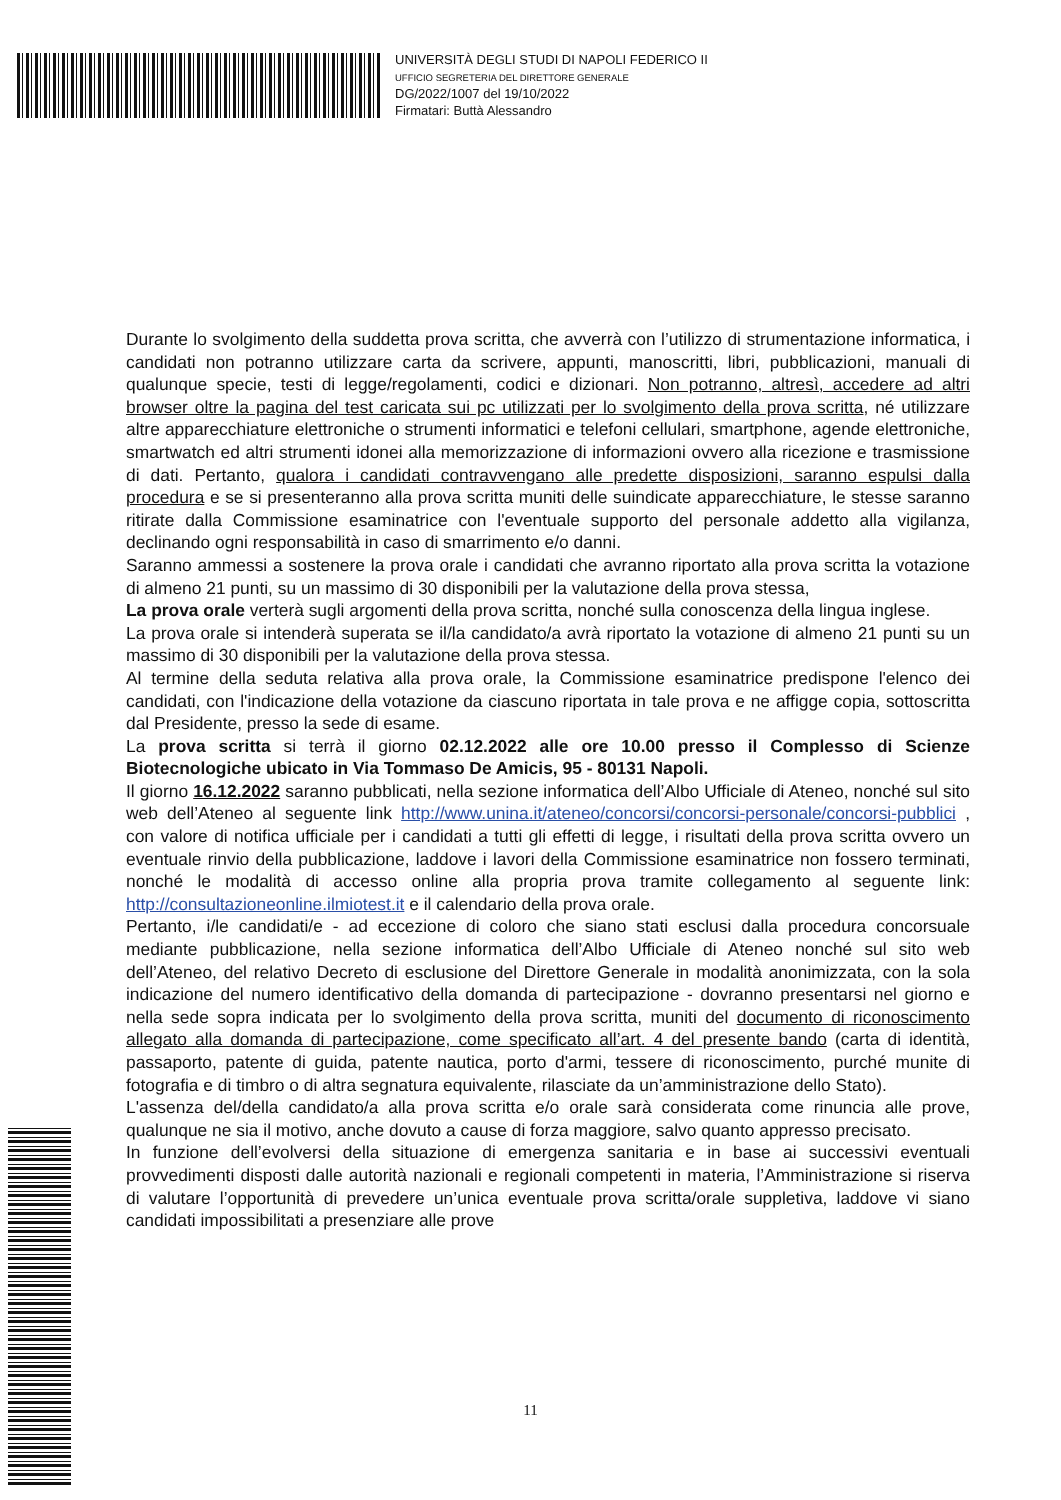UNIVERSITÀ DEGLI STUDI DI NAPOLI FEDERICO II
UFFICIO SEGRETERIA DEL DIRETTORE GENERALE
DG/2022/1007 del 19/10/2022
Firmatari: Buttà Alessandro
Durante lo svolgimento della suddetta prova scritta, che avverrà con l’utilizzo di strumentazione informatica, i candidati non potranno utilizzare carta da scrivere, appunti, manoscritti, libri, pubblicazioni, manuali di qualunque specie, testi di legge/regolamenti, codici e dizionari. Non potranno, altresì, accedere ad altri browser oltre la pagina del test caricata sui pc utilizzati per lo svolgimento della prova scritta, né utilizzare altre apparecchiature elettroniche o strumenti informatici e telefoni cellulari, smartphone, agende elettroniche, smartwatch ed altri strumenti idonei alla memorizzazione di informazioni ovvero alla ricezione e trasmissione di dati. Pertanto, qualora i candidati contravvengano alle predette disposizioni, saranno espulsi dalla procedura e se si presenteranno alla prova scritta muniti delle suindicate apparecchiature, le stesse saranno ritirate dalla Commissione esaminatrice con l'eventuale supporto del personale addetto alla vigilanza, declinando ogni responsabilità in caso di smarrimento e/o danni.
Saranno ammessi a sostenere la prova orale i candidati che avranno riportato alla prova scritta la votazione di almeno 21 punti, su un massimo di 30 disponibili per la valutazione della prova stessa,
La prova orale verterà sugli argomenti della prova scritta, nonché sulla conoscenza della lingua inglese.
La prova orale si intenderà superata se il/la candidato/a avrà riportato la votazione di almeno 21 punti su un massimo di 30 disponibili per la valutazione della prova stessa.
Al termine della seduta relativa alla prova orale, la Commissione esaminatrice predispone l'elenco dei candidati, con l'indicazione della votazione da ciascuno riportata in tale prova e ne affigge copia, sottoscritta dal Presidente, presso la sede di esame.
La prova scritta si terrà il giorno 02.12.2022 alle ore 10.00 presso il Complesso di Scienze Biotecnologiche ubicato in Via Tommaso De Amicis, 95 - 80131 Napoli.
Il giorno 16.12.2022 saranno pubblicati, nella sezione informatica dell’Albo Ufficiale di Ateneo, nonché sul sito web dell’Ateneo al seguente link http://www.unina.it/ateneo/concorsi/concorsi-personale/concorsi-pubblici , con valore di notifica ufficiale per i candidati a tutti gli effetti di legge, i risultati della prova scritta ovvero un eventuale rinvio della pubblicazione, laddove i lavori della Commissione esaminatrice non fossero terminati, nonché le modalità di accesso online alla propria prova tramite collegamento al seguente link: http://consultazioneonline.ilmiotest.it e il calendario della prova orale.
Pertanto, i/le candidati/e - ad eccezione di coloro che siano stati esclusi dalla procedura concorsuale mediante pubblicazione, nella sezione informatica dell’Albo Ufficiale di Ateneo nonché sul sito web dell’Ateneo, del relativo Decreto di esclusione del Direttore Generale in modalità anonimizzata, con la sola indicazione del numero identificativo della domanda di partecipazione - dovranno presentarsi nel giorno e nella sede sopra indicata per lo svolgimento della prova scritta, muniti del documento di riconoscimento allegato alla domanda di partecipazione, come specificato all’art. 4 del presente bando (carta di identità, passaporto, patente di guida, patente nautica, porto d'armi, tessere di riconoscimento, purché munite di fotografia e di timbro o di altra segnatura equivalente, rilasciate da un’amministrazione dello Stato).
L'assenza del/della candidato/a alla prova scritta e/o orale sarà considerata come rinuncia alle prove, qualunque ne sia il motivo, anche dovuto a cause di forza maggiore, salvo quanto appresso precisato.
In funzione dell’evolversi della situazione di emergenza sanitaria e in base ai successivi eventuali provvedimenti disposti dalle autorità nazionali e regionali competenti in materia, l’Amministrazione si riserva di valutare l’opportunità di prevedere un’unica eventuale prova scritta/orale suppletiva, laddove vi siano candidati impossibilitati a presenziare alle prove
11